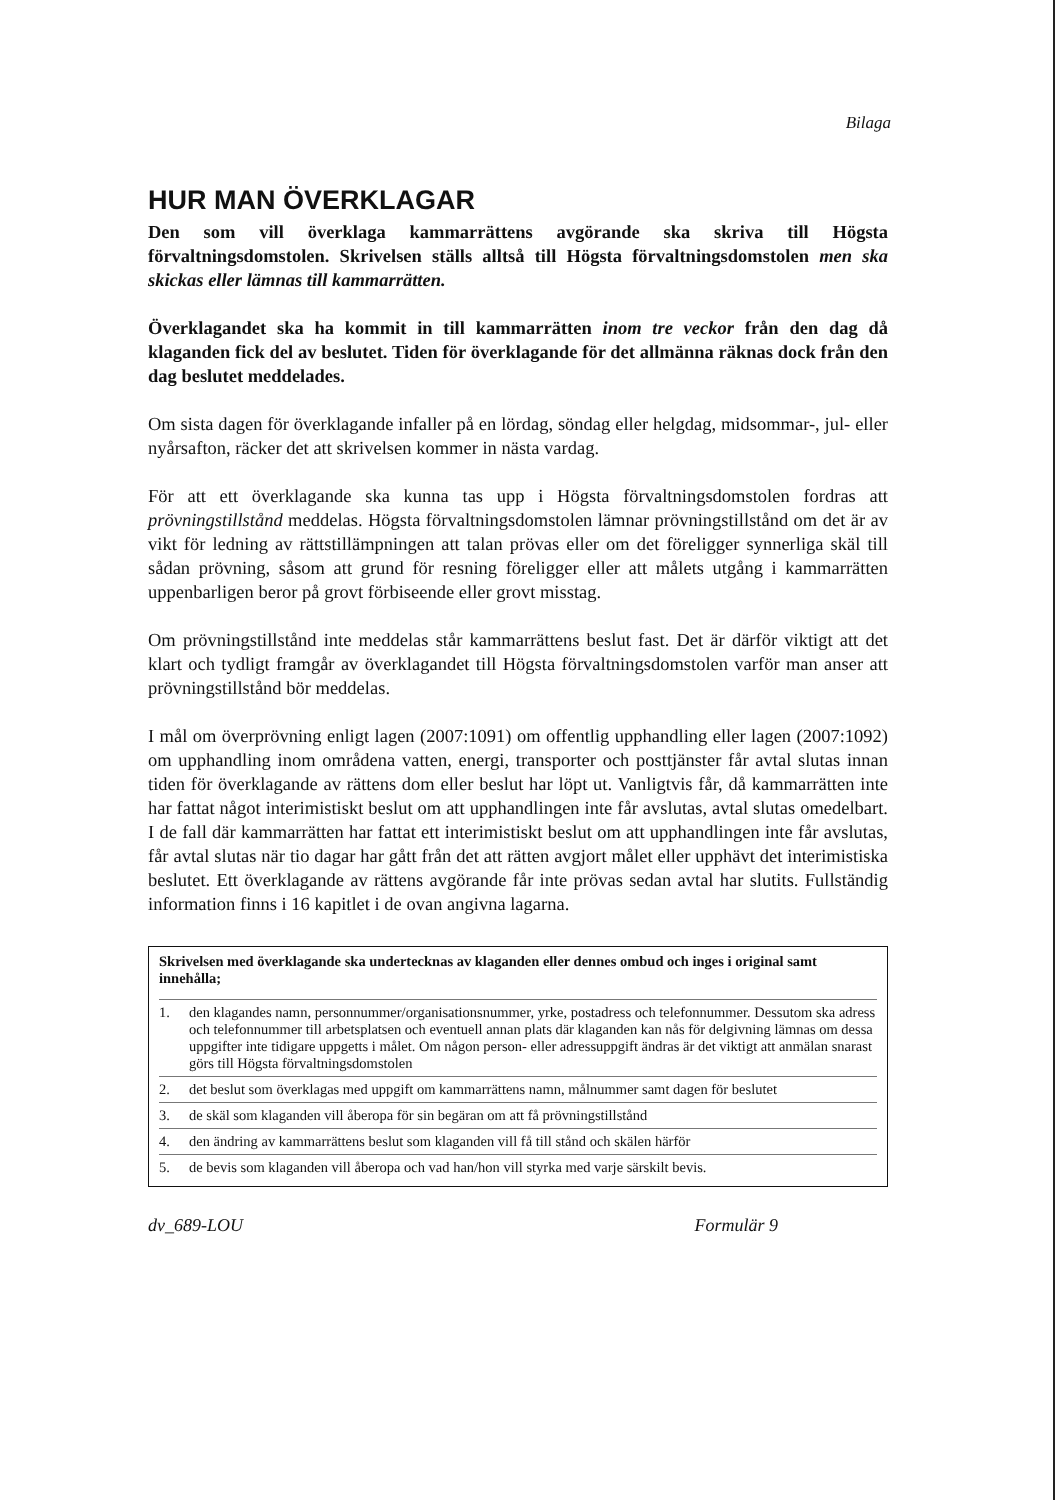Bilaga
HUR MAN ÖVERKLAGAR
Den som vill överklaga kammarrättens avgörande ska skriva till Högsta förvaltningsdomstolen. Skrivelsen ställs alltså till Högsta förvaltningsdomstolen men ska skickas eller lämnas till kammarrätten.
Överklagandet ska ha kommit in till kammarrätten inom tre veckor från den dag då klaganden fick del av beslutet. Tiden för överklagande för det allmänna räknas dock från den dag beslutet meddelades.
Om sista dagen för överklagande infaller på en lördag, söndag eller helgdag, midsommar-, jul- eller nyårsafton, räcker det att skrivelsen kommer in nästa vardag.
För att ett överklagande ska kunna tas upp i Högsta förvaltningsdomstolen fordras att prövningstillstånd meddelas. Högsta förvaltningsdomstolen lämnar prövningstillstånd om det är av vikt för ledning av rättstillämpningen att talan prövas eller om det föreligger synnerliga skäl till sådan prövning, såsom att grund för resning föreligger eller att målets utgång i kammarrätten uppenbarligen beror på grovt förbiseende eller grovt misstag.
Om prövningstillstånd inte meddelas står kammarrättens beslut fast. Det är därför viktigt att det klart och tydligt framgår av överklagandet till Högsta förvaltningsdomstolen varför man anser att prövningstillstånd bör meddelas.
I mål om överprövning enligt lagen (2007:1091) om offentlig upphandling eller lagen (2007:1092) om upphandling inom områdena vatten, energi, transporter och posttjänster får avtal slutas innan tiden för överklagande av rättens dom eller beslut har löpt ut. Vanligtvis får, då kammarrätten inte har fattat något interimistiskt beslut om att upphandlingen inte får avslutas, avtal slutas omedelbart. I de fall där kammarrätten har fattat ett interimistiskt beslut om att upphandlingen inte får avslutas, får avtal slutas när tio dagar har gått från det att rätten avgjort målet eller upphävt det interimistiska beslutet. Ett överklagande av rättens avgörande får inte prövas sedan avtal har slutits. Fullständig information finns i 16 kapitlet i de ovan angivna lagarna.
Skrivelsen med överklagande ska undertecknas av klaganden eller dennes ombud och inges i original samt innehålla;
1. den klagandes namn, personnummer/organisationsnummer, yrke, postadress och telefonnummer. Dessutom ska adress och telefonnummer till arbetsplatsen och eventuell annan plats där klaganden kan nås för delgivning lämnas om dessa uppgifter inte tidigare uppgetts i målet. Om någon person- eller adressuppgift ändras är det viktigt att anmälan snarast görs till Högsta förvaltningsdomstolen
2. det beslut som överklagas med uppgift om kammarrättens namn, målnummer samt dagen för beslutet
3. de skäl som klaganden vill åberopa för sin begäran om att få prövningstillstånd
4. den ändring av kammarrättens beslut som klaganden vill få till stånd och skälen härför
5. de bevis som klaganden vill åberopa och vad han/hon vill styrka med varje särskilt bevis.
dv_689-LOU Formulär 9